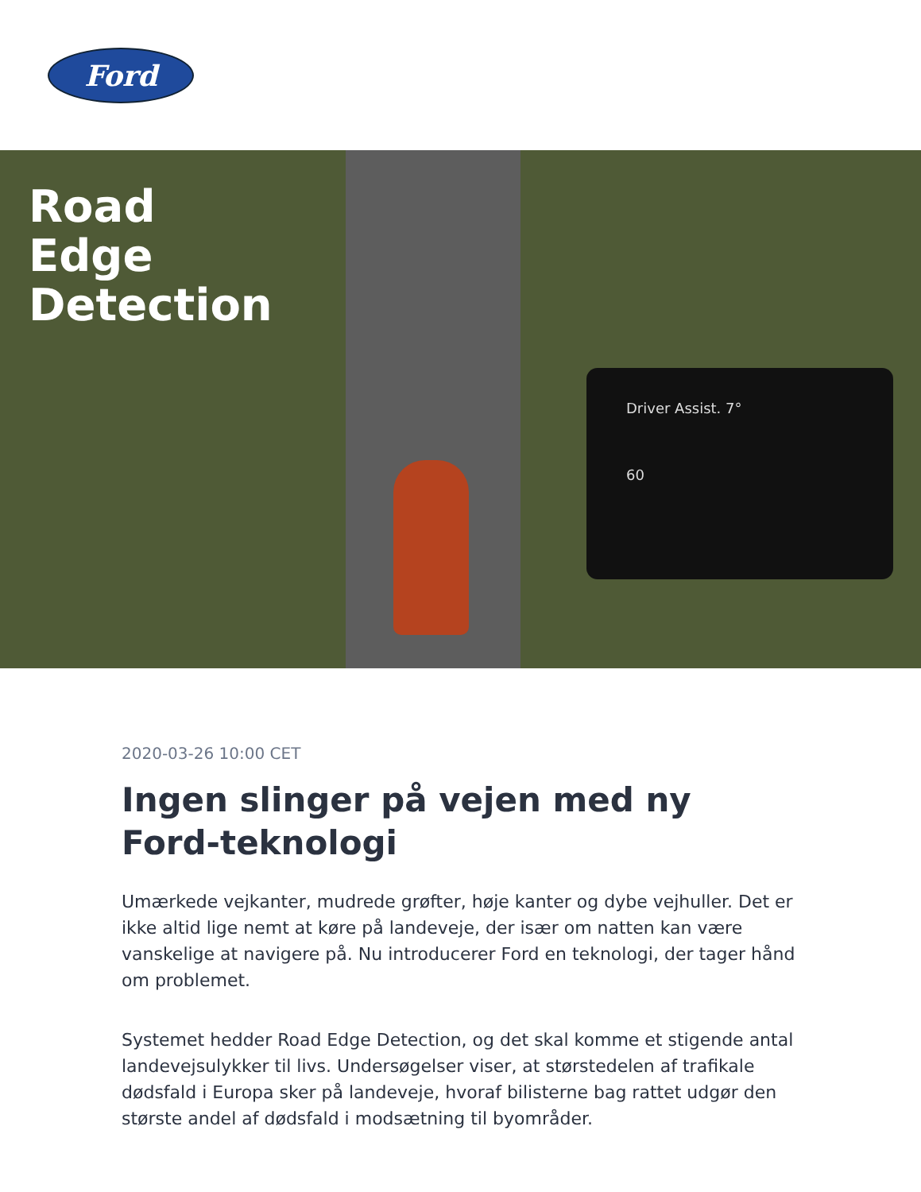Ford
Road
Edge
Detection
Driver Assist. 7°
60
2020-03-26 10:00 CET
Ingen slinger på vejen med ny Ford-teknologi
Umærkede vejkanter, mudrede grøfter, høje kanter og dybe vejhuller. Det er ikke altid lige nemt at køre på landeveje, der især om natten kan være vanskelige at navigere på. Nu introducerer Ford en teknologi, der tager hånd om problemet.
Systemet hedder Road Edge Detection, og det skal komme et stigende antal landevejsulykker til livs. Undersøgelser viser, at størstedelen af trafikale dødsfald i Europa sker på landeveje, hvoraf bilisterne bag rattet udgør den største andel af dødsfald i modsætning til byområder.